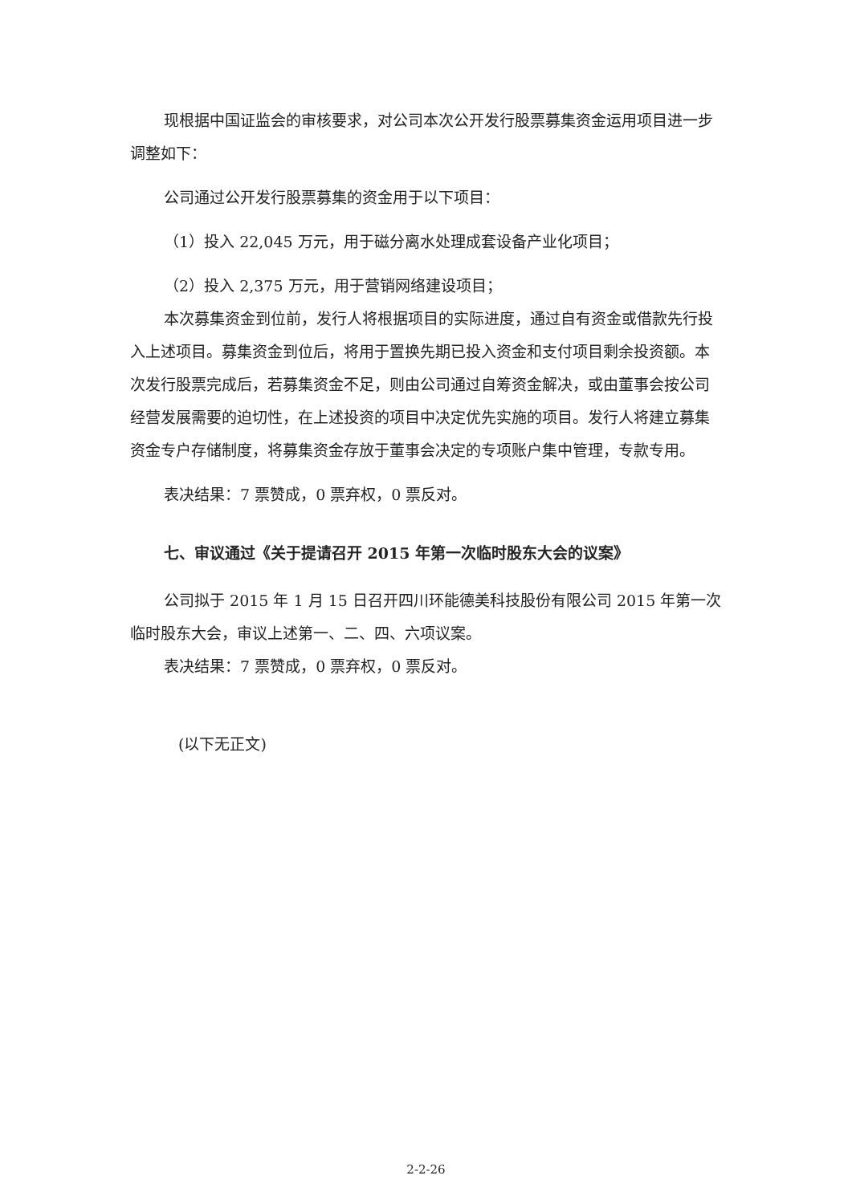现根据中国证监会的审核要求，对公司本次公开发行股票募集资金运用项目进一步调整如下：
公司通过公开发行股票募集的资金用于以下项目：
（1）投入 22,045 万元，用于磁分离水处理成套设备产业化项目；
（2）投入 2,375 万元，用于营销网络建设项目；
本次募集资金到位前，发行人将根据项目的实际进度，通过自有资金或借款先行投入上述项目。募集资金到位后，将用于置换先期已投入资金和支付项目剩余投资额。本次发行股票完成后，若募集资金不足，则由公司通过自筹资金解决，或由董事会按公司经营发展需要的迫切性，在上述投资的项目中决定优先实施的项目。发行人将建立募集资金专户存储制度，将募集资金存放于董事会决定的专项账户集中管理，专款专用。
表决结果：7 票赞成，0 票弃权，0 票反对。
七、审议通过《关于提请召开 2015 年第一次临时股东大会的议案》
公司拟于 2015 年 1 月 15 日召开四川环能德美科技股份有限公司 2015 年第一次临时股东大会，审议上述第一、二、四、六项议案。
表决结果：7 票赞成，0 票弃权，0 票反对。
(以下无正文)
2-2-26